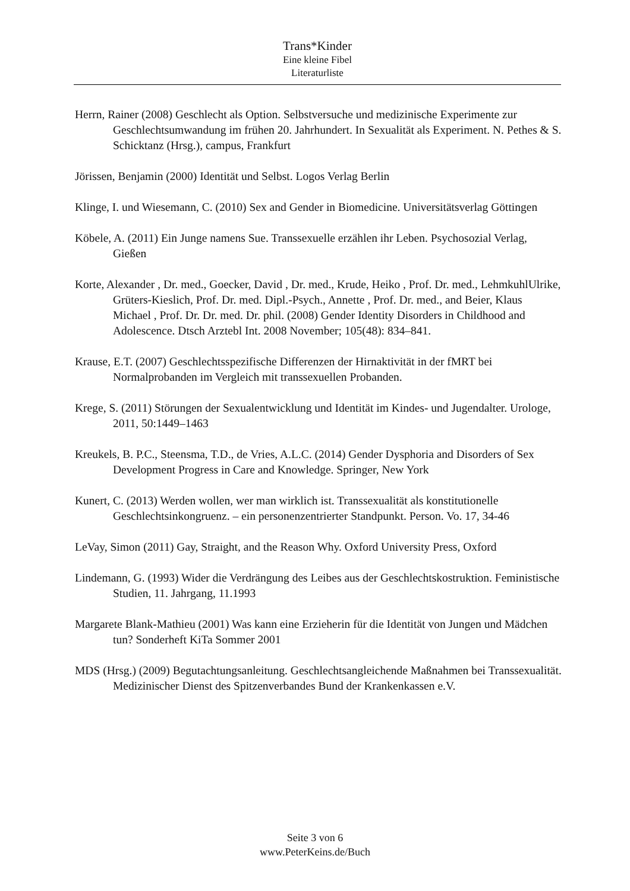Trans*Kinder
Eine kleine Fibel
Literaturliste
Herrn, Rainer (2008) Geschlecht als Option. Selbstversuche und medizinische Experimente zur Geschlechtsumwandung im frühen 20. Jahrhundert. In Sexualität als Experiment. N. Pethes & S. Schicktanz (Hrsg.), campus, Frankfurt
Jörissen, Benjamin (2000) Identität und Selbst. Logos Verlag Berlin
Klinge, I. und Wiesemann, C. (2010) Sex and Gender in Biomedicine. Universitätsverlag Göttingen
Köbele, A. (2011) Ein Junge namens Sue. Transsexuelle erzählen ihr Leben. Psychosozial Verlag, Gießen
Korte, Alexander , Dr. med., Goecker, David , Dr. med., Krude, Heiko , Prof. Dr. med., LehmkuhlUlrike, Grüters-Kieslich, Prof. Dr. med. Dipl.-Psych., Annette , Prof. Dr. med., and Beier, Klaus Michael , Prof. Dr. Dr. med. Dr. phil. (2008) Gender Identity Disorders in Childhood and Adolescence. Dtsch Arztebl Int. 2008 November; 105(48): 834–841.
Krause, E.T. (2007) Geschlechtsspezifische Differenzen der Hirnaktivität in der fMRT bei Normalprobanden im Vergleich mit transsexuellen Probanden.
Krege, S. (2011) Störungen der Sexualentwicklung und Identität im Kindes- und Jugendalter. Urologe, 2011, 50:1449–1463
Kreukels, B. P.C., Steensma, T.D., de Vries, A.L.C. (2014) Gender Dysphoria and Disorders of Sex Development Progress in Care and Knowledge. Springer, New York
Kunert, C. (2013) Werden wollen, wer man wirklich ist. Transsexualität als konstitutionelle Geschlechtsinkongruenz. – ein personenzentrierter Standpunkt. Person. Vo. 17, 34-46
LeVay, Simon (2011) Gay, Straight, and the Reason Why. Oxford University Press, Oxford
Lindemann, G. (1993) Wider die Verdrängung des Leibes aus der Geschlechtskostruktion. Feministische Studien, 11. Jahrgang, 11.1993
Margarete Blank-Mathieu (2001) Was kann eine Erzieherin für die Identität von Jungen und Mädchen tun? Sonderheft KiTa Sommer 2001
MDS (Hrsg.) (2009) Begutachtungsanleitung. Geschlechtsangleichende Maßnahmen bei Transsexualität. Medizinischer Dienst des Spitzenverbandes Bund der Krankenkassen e.V.
Seite 3 von 6
www.PeterKeins.de/Buch